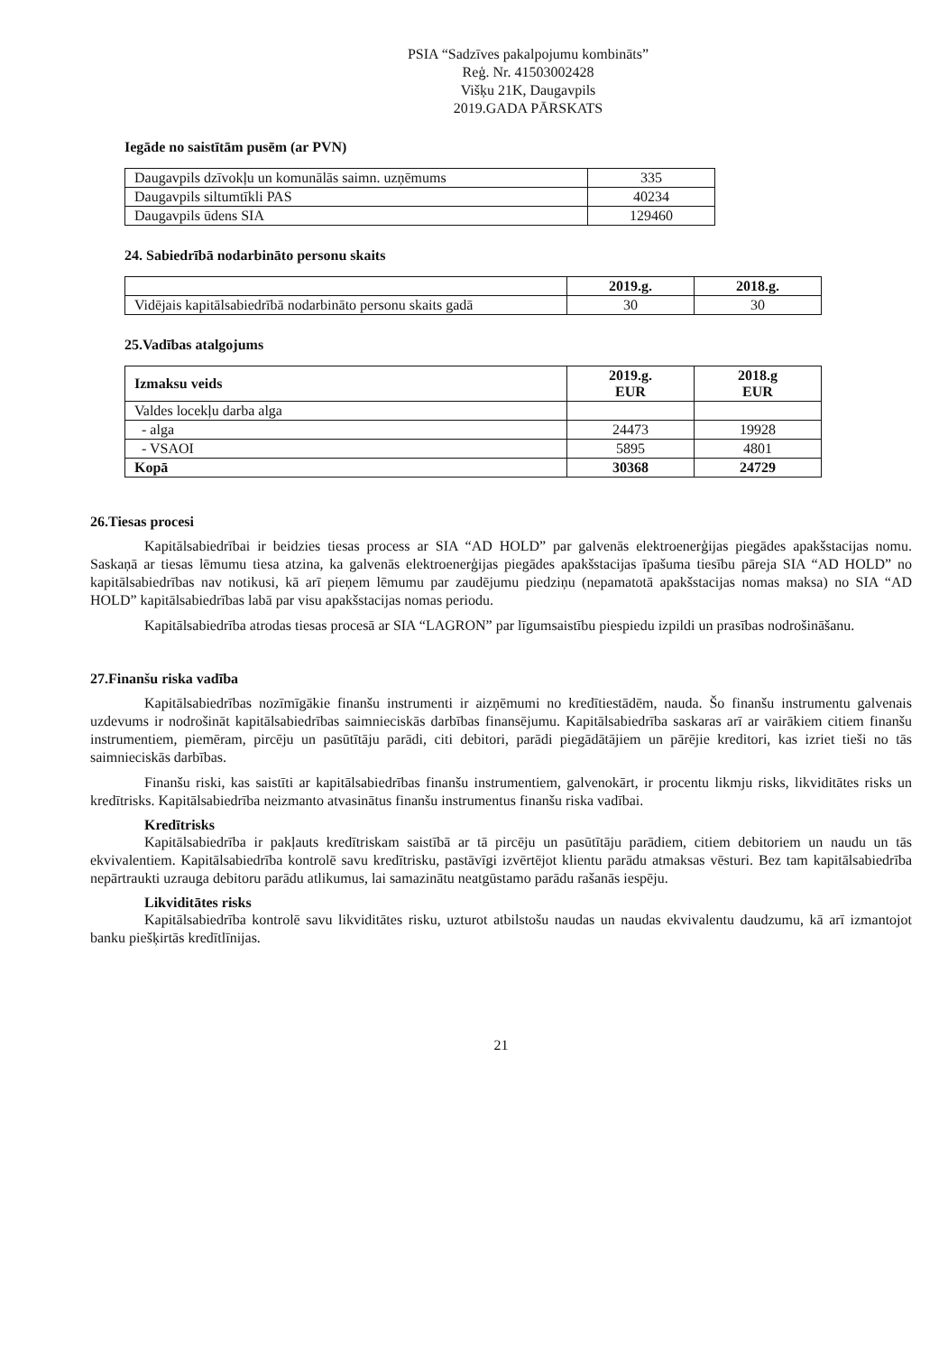PSIA “Sadzīves pakalpojumu kombināts”
Reģ. Nr. 41503002428
Višķu 21K, Daugavpils
2019.GADA PĀRSKATS
Iegāde no saistītām pusēm (ar PVN)
| Daugavpils dzīvokļu un komunālās saimn. uzņēmums | 335 |
| Daugavpils siltumtīkli PAS | 40234 |
| Daugavpils ūdens SIA | 129460 |
24. Sabiedrībā nodarbināto personu skaits
| | 2019.g. | 2018.g. |
| --- | --- | --- |
| Vidējais kapitālsabiedrībā nodarbināto personu skaits gadā | 30 | 30 |
25.Vadības atalgojums
| Izmaksu veids | 2019.g. EUR | 2018.g EUR |
| --- | --- | --- |
| Valdes locekļu darba alga | | |
| - alga | 24473 | 19928 |
| - VSAOI | 5895 | 4801 |
| Kopā | 30368 | 24729 |
26.Tiesas procesi
Kapitālsabiedrībai ir beidzies tiesas process ar SIA “AD HOLD” par galvenās elektroenerģijas piegādes apakšstacijas nomu. Saskaņā ar tiesas lēmumu tiesa atzina, ka galvenās elektroenerģijas piegādes apakšstacijas īpašuma tiesību pāreja SIA “AD HOLD” no kapitālsabiedrības nav notikusi, kā arī pieņem lēmumu par zaudējumu piedziņu (nepamatotā apakšstacijas nomas maksa) no SIA “AD HOLD” kapitālsabiedrības labā par visu apakšstacijas nomas periodu.
Kapitālsabiedrība atrodas tiesas procesā ar SIA “LAGRON” par līgumsaistību piespiedu izpildi un prasības nodrošināšanu.
27.Finanšu riska vadība
Kapitālsabiedrības nozīmīgākie finanšu instrumenti ir aizņēmumi no kredītiestādēm, nauda. Šo finanšu instrumentu galvenais uzdevums ir nodrošināt kapitālsabiedrības saimnieciskās darbības finansējumu. Kapitālsabiedrība saskaras arī ar vairākiem citiem finanšu instrumentiem, piemēram, pircēju un pasūtītāju parādi, citi debitori, parādi piegādātājiem un pārējie kreditori, kas izriet tieši no tās saimnieciskās darbības.
Finanšu riski, kas saistīti ar kapitālsabiedrības finanšu instrumentiem, galvenokārt, ir procentu likmju risks, likviditātes risks un kredītrisks. Kapitālsabiedrība neizmanto atvasinātus finanšu instrumentus finanšu riska vadībai.
Kredītrisks
Kapitālsabiedrība ir pakļauts kredītriskam saistībā ar tā pircēju un pasūtītāju parādiem, citiem debitoriem un naudu un tās ekvivalentiem. Kapitālsabiedrība kontrolē savu kredītrisku, pastāvīgi izvērtējot klientu parādu atmaksas vēsturi. Bez tam kapitālsabiedrība nepārtraukti uzrauga debitoru parādu atlikumus, lai samazinātu neatgūstamo parādu rašanās iespēju.
Likviditātes risks
Kapitālsabiedrība kontrolē savu likviditātes risku, uzturot atbilstošu naudas un naudas ekvivalentu daudzumu, kā arī izmantojot banku piešķirtās kredītlīnijas.
21